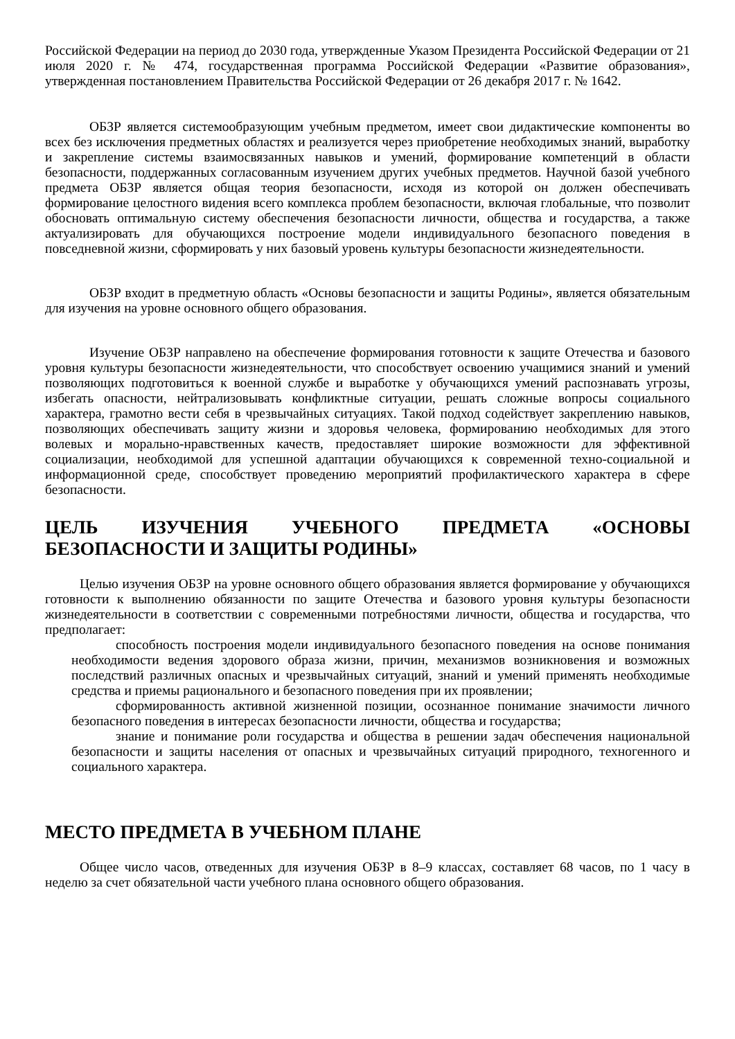Российской Федерации на период до 2030 года, утвержденные Указом Президента Российской Федерации от 21 июля 2020 г. № 474, государственная программа Российской Федерации «Развитие образования», утвержденная постановлением Правительства Российской Федерации от 26 декабря 2017 г. № 1642.
ОБЗР является системообразующим учебным предметом, имеет свои дидактические компоненты во всех без исключения предметных областях и реализуется через приобретение необходимых знаний, выработку и закрепление системы взаимосвязанных навыков и умений, формирование компетенций в области безопасности, поддержанных согласованным изучением других учебных предметов. Научной базой учебного предмета ОБЗР является общая теория безопасности, исходя из которой он должен обеспечивать формирование целостного видения всего комплекса проблем безопасности, включая глобальные, что позволит обосновать оптимальную систему обеспечения безопасности личности, общества и государства, а также актуализировать для обучающихся построение модели индивидуального безопасного поведения в повседневной жизни, сформировать у них базовый уровень культуры безопасности жизнедеятельности.
ОБЗР входит в предметную область «Основы безопасности и защиты Родины», является обязательным для изучения на уровне основного общего образования.
Изучение ОБЗР направлено на обеспечение формирования готовности к защите Отечества и базового уровня культуры безопасности жизнедеятельности, что способствует освоению учащимися знаний и умений позволяющих подготовиться к военной службе и выработке у обучающихся умений распознавать угрозы, избегать опасности, нейтрализовывать конфликтные ситуации, решать сложные вопросы социального характера, грамотно вести себя в чрезвычайных ситуациях. Такой подход содействует закреплению навыков, позволяющих обеспечивать защиту жизни и здоровья человека, формированию необходимых для этого волевых и морально-нравственных качеств, предоставляет широкие возможности для эффективной социализации, необходимой для успешной адаптации обучающихся к современной техно-социальной и информационной среде, способствует проведению мероприятий профилактического характера в сфере безопасности.
ЦЕЛЬ ИЗУЧЕНИЯ УЧЕБНОГО ПРЕДМЕТА «ОСНОВЫ БЕЗОПАСНОСТИ И ЗАЩИТЫ РОДИНЫ»
Целью изучения ОБЗР на уровне основного общего образования является формирование у обучающихся готовности к выполнению обязанности по защите Отечества и базового уровня культуры безопасности жизнедеятельности в соответствии с современными потребностями личности, общества и государства, что предполагает:
способность построения модели индивидуального безопасного поведения на основе понимания необходимости ведения здорового образа жизни, причин, механизмов возникновения и возможных последствий различных опасных и чрезвычайных ситуаций, знаний и умений применять необходимые средства и приемы рационального и безопасного поведения при их проявлении;
сформированность активной жизненной позиции, осознанное понимание значимости личного безопасного поведения в интересах безопасности личности, общества и государства;
знание и понимание роли государства и общества в решении задач обеспечения национальной безопасности и защиты населения от опасных и чрезвычайных ситуаций природного, техногенного и социального характера.
МЕСТО ПРЕДМЕТА В УЧЕБНОМ ПЛАНЕ
Общее число часов, отведенных для изучения ОБЗР в 8–9 классах, составляет 68 часов, по 1 часу в неделю за счет обязательной части учебного плана основного общего образования.